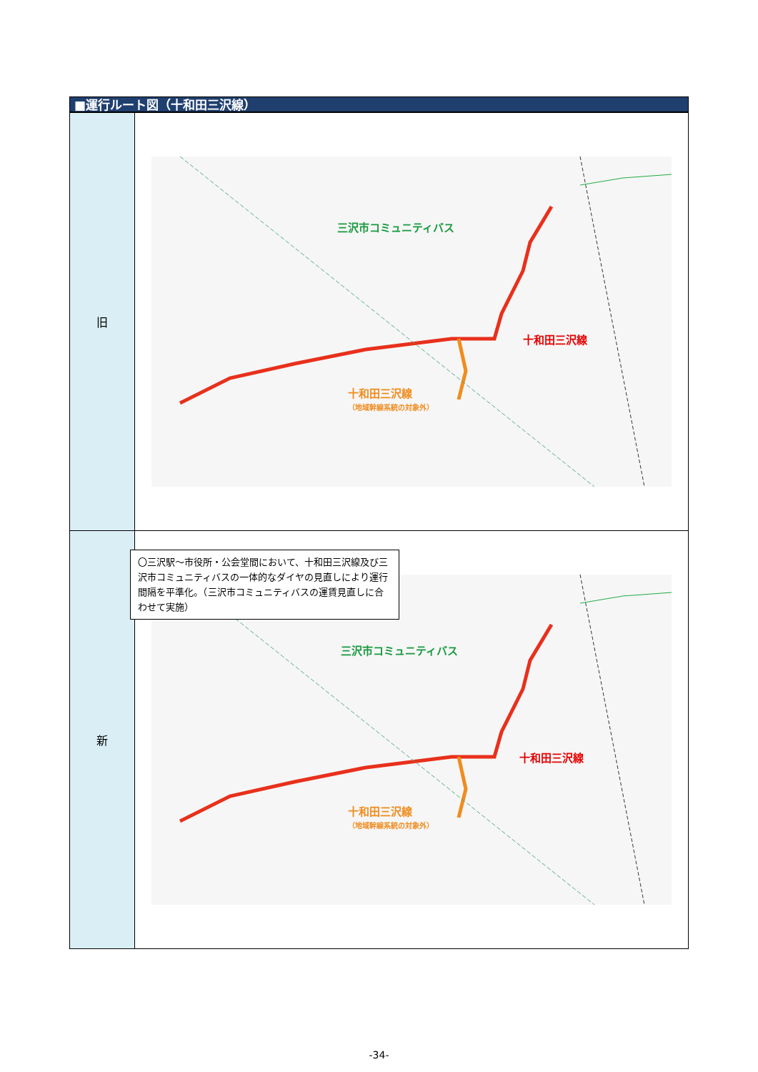■運行ルート図（十和田三沢線）
| 旧 | 三沢市コミュニティバス 十和田三沢線 十和田三沢線 （地域幹線系統の対象外） |
| 新 | 〇三沢駅～市役所・公会堂間において、十和田三沢線及び三沢市コミュニティバスの一体的なダイヤの見直しにより運行間隔を平準化。（三沢市コミュニティバスの運賃見直しに合わせて実施） 三沢市コミュニティバス 十和田三沢線 十和田三沢線 （地域幹線系統の対象外） |
-34-